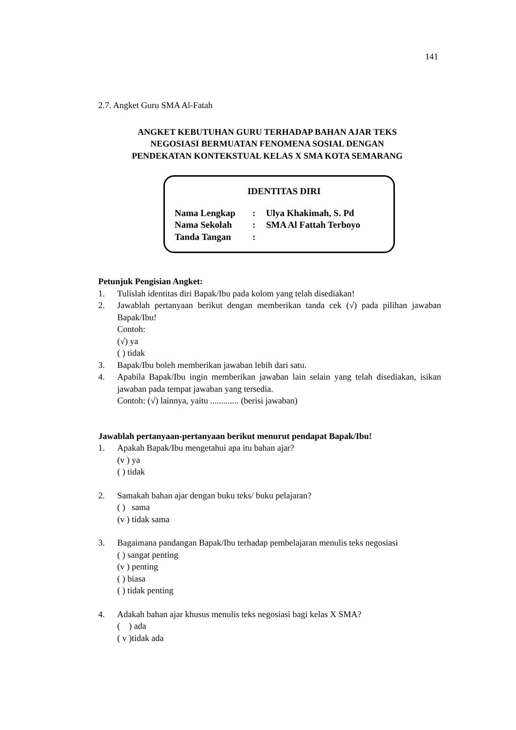141
2.7. Angket Guru SMA Al-Fatah
ANGKET KEBUTUHAN GURU TERHADAP BAHAN AJAR TEKS
NEGOSIASI BERMUATAN FENOMENA SOSIAL DENGAN
PENDEKATAN KONTEKSTUAL KELAS X SMA KOTA SEMARANG
IDENTITAS DIRI
| Nama Lengkap | : | Ulya Khakimah, S. Pd |
| Nama Sekolah | : | SMA Al Fattah Terboyo |
| Tanda Tangan | : | |
Petunjuk Pengisian Angket:
1. Tulislah identitas diri Bapak/Ibu pada kolom yang telah disediakan!
2. Jawablah pertanyaan berikut dengan memberikan tanda cek (√) pada pilihan jawaban Bapak/Ibu!
Contoh:
(√) ya
( ) tidak
3. Bapak/Ibu boleh memberikan jawaban lebih dari satu.
4. Apabila Bapak/Ibu ingin memberikan jawaban lain selain yang telah disediakan, isikan jawaban pada tempat jawaban yang tersedia.
Contoh: (√) lainnya, yaitu ............. (berisi jawaban)
Jawablah pertanyaan-pertanyaan berikut menurut pendapat Bapak/Ibu!
1. Apakah Bapak/Ibu mengetahui apa itu bahan ajar?
(v ) ya
( ) tidak
2. Samakah bahan ajar dengan buku teks/ buku pelajaran?
( ) sama
(v ) tidak sama
3. Bagaimana pandangan Bapak/Ibu terhadap pembelajaran menulis teks negosiasi
( ) sangat penting
(v ) penting
( ) biasa
( ) tidak penting
4. Adakah bahan ajar khusus menulis teks negosiasi bagi kelas X SMA?
( ) ada
( v )tidak ada